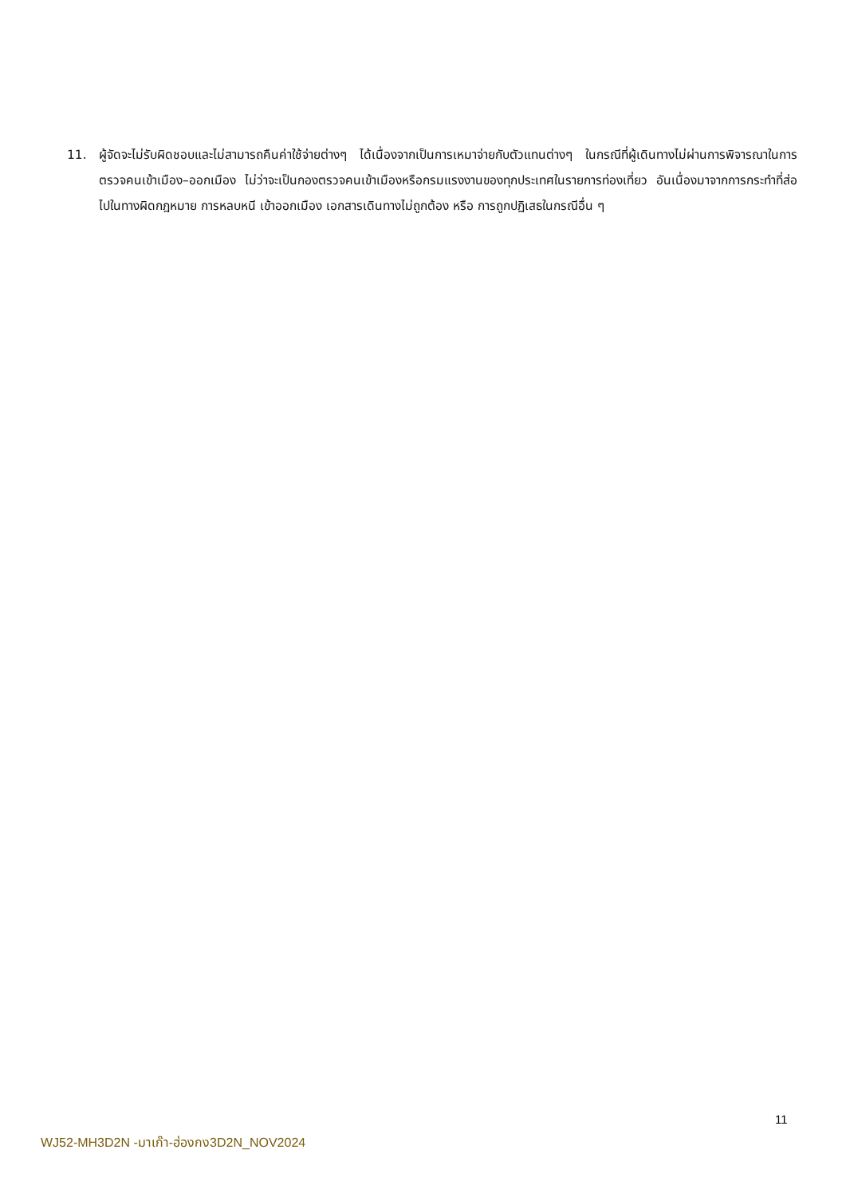11. ผู้จัดจะไม่รับผิดชอบและไม่สามารถคืนค่าใช้จ่ายต่างๆ ได้เนื่องจากเป็นการเหมาจ่ายกับตัวแทนต่างๆ ในกรณีที่ผู้เดินทางไม่ผ่านการพิจารณาในการตรวจคนเข้าเมือง–ออกเมือง ไม่ว่าจะเป็นกองตรวจคนเข้าเมืองหรือกรมแรงงานของทุกประเทศในรายการท่องเที่ยว อันเนื่องมาจากการกระทำที่ส่อไปในทางผิดกฎหมาย การหลบหนี เข้าออกเมือง เอกสารเดินทางไม่ถูกต้อง หรือ การถูกปฏิเสธในกรณีอื่น ๆ
11
WJ52-MH3D2N -มาเก๊า-ฮ่องกง3D2N_NOV2024